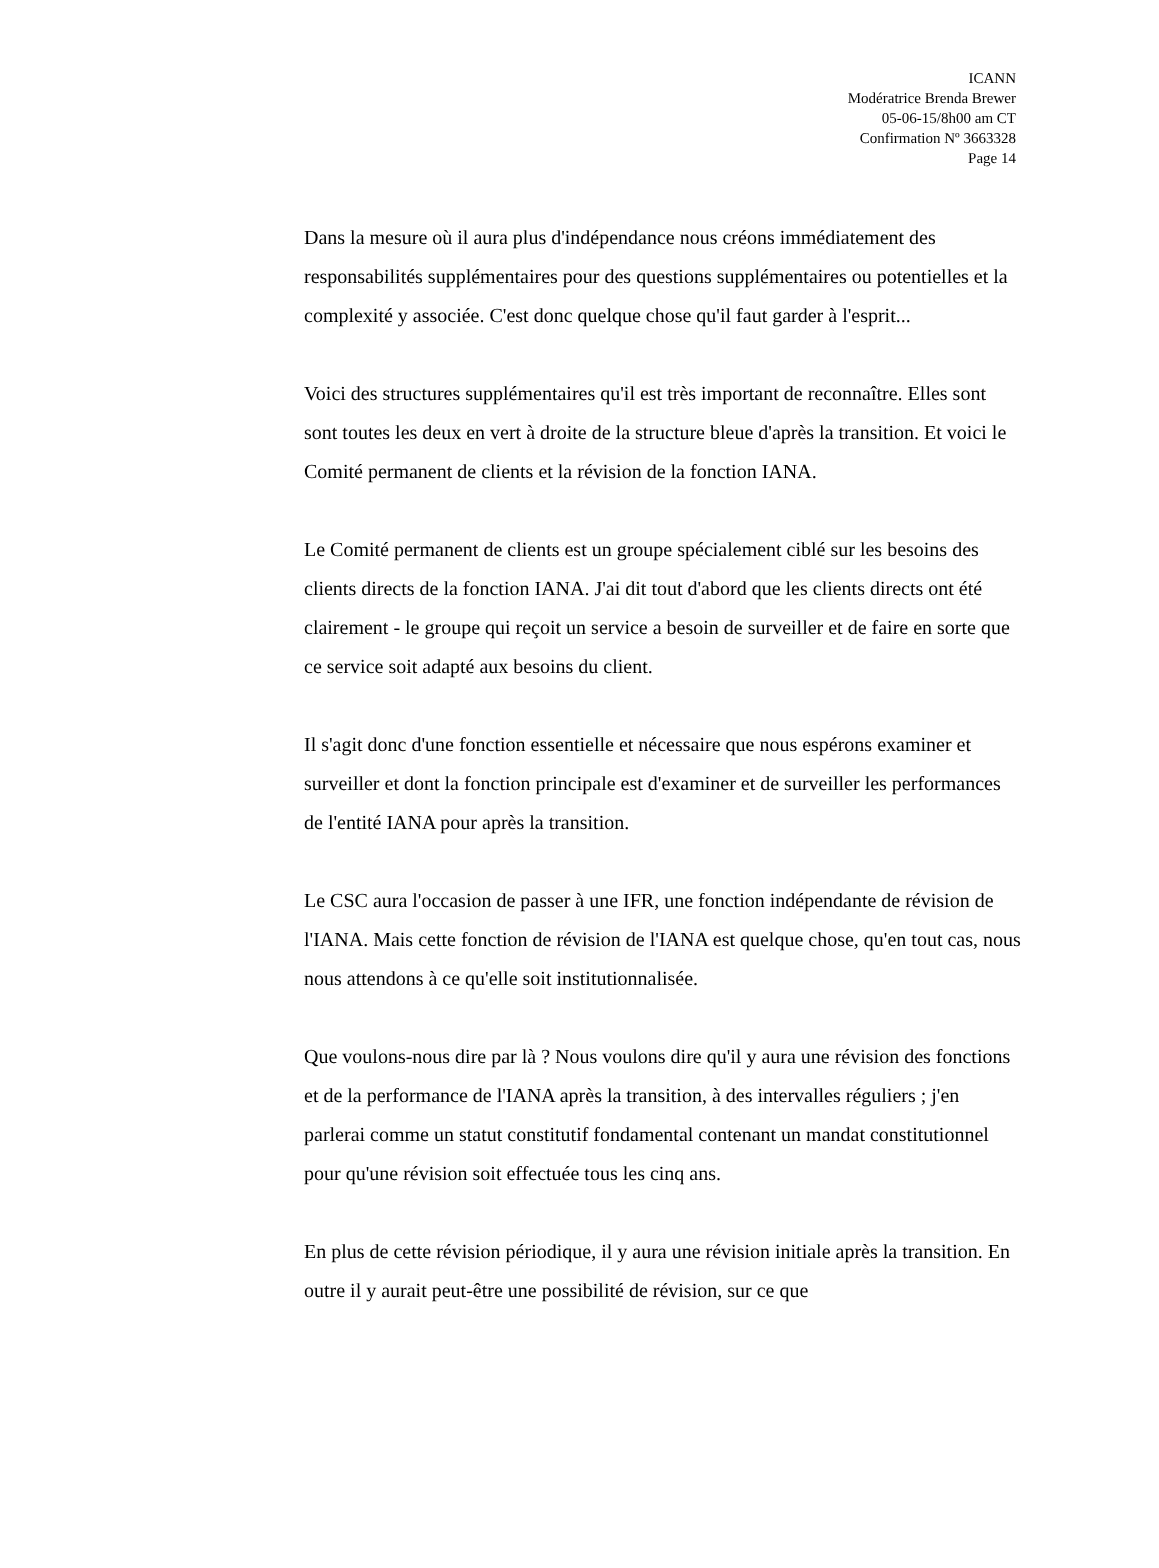ICANN
Modératrice Brenda Brewer
05-06-15/8h00 am CT
Confirmation Nº 3663328
Page 14
Dans la mesure où il aura plus d'indépendance nous créons immédiatement des responsabilités supplémentaires pour des questions supplémentaires ou potentielles et la complexité y associée. C'est donc quelque chose qu'il faut garder à l'esprit...
Voici des structures supplémentaires qu'il est très important de reconnaître. Elles sont sont toutes les deux en vert à droite de la structure bleue d'après la transition. Et voici le Comité permanent de clients et la révision de la fonction IANA.
Le Comité permanent de clients est un groupe spécialement ciblé sur les besoins des clients directs de la fonction IANA. J'ai dit tout d'abord que les clients directs ont été clairement - le groupe qui reçoit un service a besoin de surveiller et de faire en sorte que ce service soit adapté aux besoins du client.
Il s'agit donc d'une fonction essentielle et nécessaire que nous espérons examiner et surveiller et dont la fonction principale est d'examiner et de surveiller les performances de l'entité IANA pour après la transition.
Le CSC aura l'occasion de passer à une IFR, une fonction indépendante de révision de l'IANA. Mais cette fonction de révision de l'IANA est quelque chose, qu'en tout cas, nous nous attendons à ce qu'elle soit institutionnalisée.
Que voulons-nous dire par là ? Nous voulons dire qu'il y aura une révision des fonctions et de la performance de l'IANA après la transition, à des intervalles réguliers ; j'en parlerai comme un statut constitutif fondamental contenant un mandat constitutionnel pour qu'une révision soit effectuée tous les cinq ans.
En plus de cette révision périodique, il y aura une révision initiale après la transition. En outre il y aurait peut-être une possibilité de révision, sur ce que